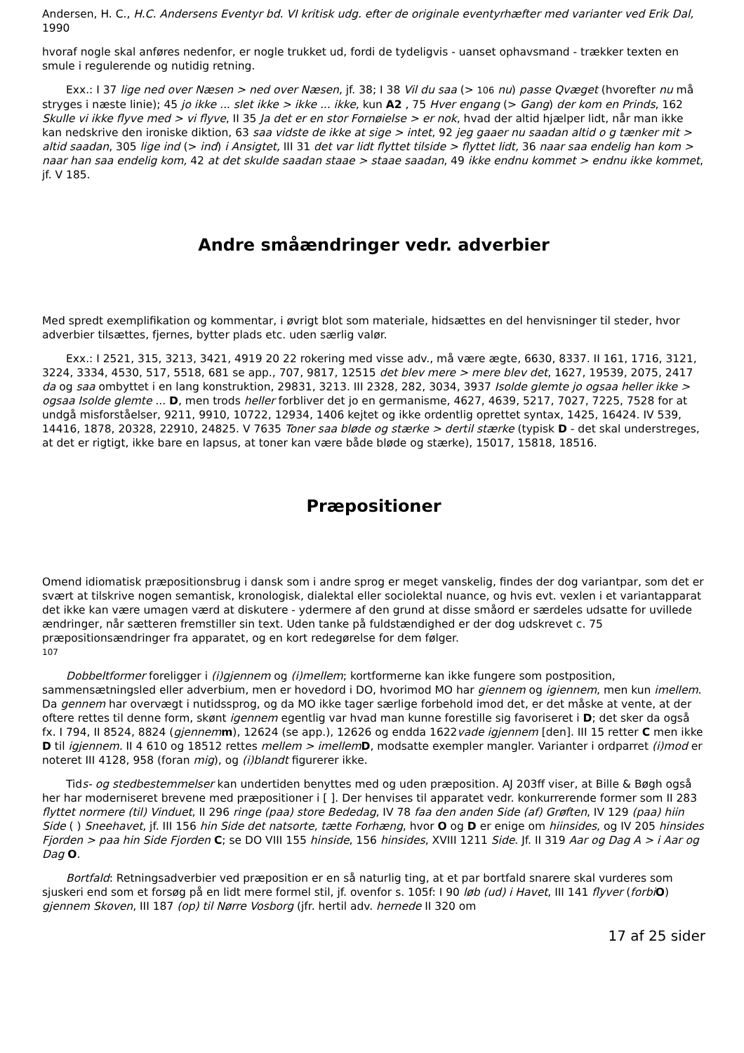Andersen, H. C., H.C. Andersens Eventyr bd. VI kritisk udg. efter de originale eventyrhæfter med varianter ved Erik Dal, 1990
hvoraf nogle skal anføres nedenfor, er nogle trukket ud, fordi de tydeligvis - uanset ophavsmand - trækker texten en smule i regulerende og nutidig retning.
Exx.: I 37 lige ned over Næsen > ned over Næsen, jf. 38; I 38 Vil du saa (> 106 nu) passe Qvæget (hvorefter nu må stryges i næste linie); 45 jo ikke ... slet ikke > ikke ... ikke, kun A2 , 75 Hver engang (> Gang) der kom en Prinds, 162 Skulle vi ikke flyve med > vi flyve, II 35 Ja det er en stor Fornøielse > er nok, hvad der altid hjælper lidt, når man ikke kan nedskrive den ironiske diktion, 63 saa vidste de ikke at sige > intet, 92 jeg gaaer nu saadan altid o g tænker mit > altid saadan, 305 lige ind (> ind) i Ansigtet, III 31 det var lidt flyttet tilside > flyttet lidt, 36 naar saa endelig han kom > naar han saa endelig kom, 42 at det skulde saadan staae > staae saadan, 49 ikke endnu kommet > endnu ikke kommet, jf. V 185.
Andre småændringer vedr. adverbier
Med spredt exemplifikation og kommentar, i øvrigt blot som materiale, hidsættes en del henvisninger til steder, hvor adverbier tilsættes, fjernes, bytter plads etc. uden særlig valør.
Exx.: I 2521, 315, 3213, 3421, 4919 20 22 rokering med visse adv., må være ægte, 6630, 8337. II 161, 1716, 3121, 3224, 3334, 4530, 517, 5518, 681 se app., 707, 9817, 12515 det blev mere > mere blev det, 1627, 19539, 2075, 2417 da og saa ombyttet i en lang konstruktion, 29831, 3213. III 2328, 282, 3034, 3937 Isolde glemte jo ogsaa heller ikke > ogsaa Isolde glemte ... D, men trods heller forbliver det jo en germanisme, 4627, 4639, 5217, 7027, 7225, 7528 for at undgå misforståelser, 9211, 9910, 10722, 12934, 1406 kejtet og ikke ordentlig oprettet syntax, 1425, 16424. IV 539, 14416, 1878, 20328, 22910, 24825. V 7635 Toner saa bløde og stærke > dertil stærke (typisk D - det skal understreges, at det er rigtigt, ikke bare en lapsus, at toner kan være både bløde og stærke), 15017, 15818, 18516.
Præpositioner
Omend idiomatisk præpositionsbrug i dansk som i andre sprog er meget vanskelig, findes der dog variantpar, som det er svært at tilskrive nogen semantisk, kronologisk, dialektal eller sociolektal nuance, og hvis evt. vexlen i et variantapparat det ikke kan være umagen værd at diskutere - ydermere af den grund at disse småord er særdeles udsatte for uvillede ændringer, når sætteren fremstiller sin text. Uden tanke på fuldstændighed er der dog udskrevet c. 75 præpositionsændringer fra apparatet, og en kort redegørelse for dem følger.
107
Dobbeltformer foreligger i (i)gjennem og (i)mellem; kortformerne kan ikke fungere som postposition, sammensætningsled eller adverbium, men er hovedord i DO, hvorimod MO har giennem og igiennem, men kun imellem. Da gennem har overvægt i nutidssprog, og da MO ikke tager særlige forbehold imod det, er det måske at vente, at der oftere rettes til denne form, skønt igennem egentlig var hvad man kunne forestille sig favoriseret i D; det sker da også fx. I 794, II 8524, 8824 (gjennem m), 12624 (se app.), 12626 og endda 1622vade igjennem [den]. III 15 retter C men ikke D til igjennem. II 4 610 og 18512 rettes mellem > imellem D, modsatte exempler mangler. Varianter i ordparret (i)mod er noteret III 4128, 958 (foran mig), og (i)blandt figurerer ikke.
Tids- og stedbestemmelser kan undertiden benyttes med og uden præposition. AJ 203ff viser, at Bille & Bøgh også her har moderniseret brevene med præpositioner i [ ]. Der henvises til apparatet vedr. konkurrerende former som II 283 flyttet normere (til) Vinduet, II 296 ringe (paa) store Bededag, IV 78 faa den anden Side (af) Grøften, IV 129 (paa) hiin Side ( ) Sneehavet, jf. III 156 hin Side det natsorte, tætte Forhæng, hvor O og D er enige om hiinsides, og IV 205 hinsides Fjorden > paa hin Side Fjorden C; se DO VIII 155 hinside, 156 hinsides, XVIII 1211 Side. Jf. II 319 Aar og Dag A > i Aar og Dag O.
Bortfald: Retningsadverbier ved præposition er en så naturlig ting, at et par bortfald snarere skal vurderes som sjuskeri end som et forsøg på en lidt mere formel stil, jf. ovenfor s. 105f: I 90 løb (ud) i Havet, III 141 flyver (forbi O) gjennem Skoven, III 187 (op) til Nørre Vosborg (jfr. hertil adv. hernede II 320 om
17 af 25 sider